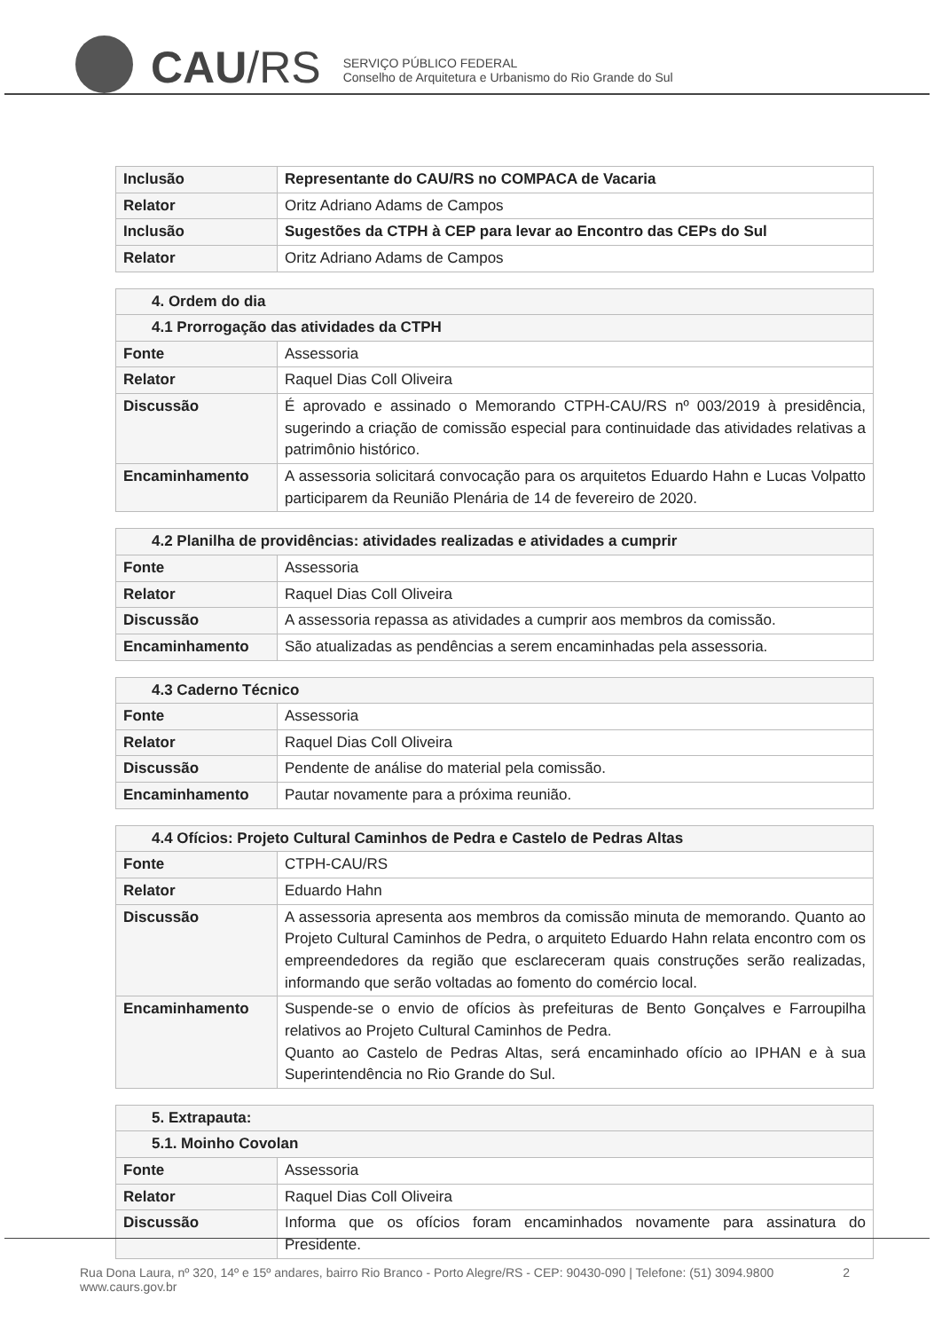CAU/RS
SERVIÇO PÚBLICO FEDERAL
Conselho de Arquitetura e Urbanismo do Rio Grande do Sul
| Inclusão | Representante do CAU/RS no COMPACA de Vacaria |
| Relator | Oritz Adriano Adams de Campos |
| Inclusão | Sugestões da CTPH à CEP para levar ao Encontro das CEPs do Sul |
| Relator | Oritz Adriano Adams de Campos |
| 4. Ordem do dia | |
| 4.1 Prorrogação das atividades da CTPH | |
| Fonte | Assessoria |
| Relator | Raquel Dias Coll Oliveira |
| Discussão | É aprovado e assinado o Memorando CTPH-CAU/RS nº 003/2019 à presidência, sugerindo a criação de comissão especial para continuidade das atividades relativas a patrimônio histórico. |
| Encaminhamento | A assessoria solicitará convocação para os arquitetos Eduardo Hahn e Lucas Volpatto participarem da Reunião Plenária de 14 de fevereiro de 2020. |
| 4.2 Planilha de providências: atividades realizadas e atividades a cumprir | |
| Fonte | Assessoria |
| Relator | Raquel Dias Coll Oliveira |
| Discussão | A assessoria repassa as atividades a cumprir aos membros da comissão. |
| Encaminhamento | São atualizadas as pendências a serem encaminhadas pela assessoria. |
| 4.3 Caderno Técnico | |
| Fonte | Assessoria |
| Relator | Raquel Dias Coll Oliveira |
| Discussão | Pendente de análise do material pela comissão. |
| Encaminhamento | Pautar novamente para a próxima reunião. |
| 4.4 Ofícios: Projeto Cultural Caminhos de Pedra e Castelo de Pedras Altas | |
| Fonte | CTPH-CAU/RS |
| Relator | Eduardo Hahn |
| Discussão | A assessoria apresenta aos membros da comissão minuta de memorando. Quanto ao Projeto Cultural Caminhos de Pedra, o arquiteto Eduardo Hahn relata encontro com os empreendedores da região que esclareceram quais construções serão realizadas, informando que serão voltadas ao fomento do comércio local. |
| Encaminhamento | Suspende-se o envio de ofícios às prefeituras de Bento Gonçalves e Farroupilha relativos ao Projeto Cultural Caminhos de Pedra. Quanto ao Castelo de Pedras Altas, será encaminhado ofício ao IPHAN e à sua Superintendência no Rio Grande do Sul. |
| 5. Extrapauta: | |
| 5.1. Moinho Covolan | |
| Fonte | Assessoria |
| Relator | Raquel Dias Coll Oliveira |
| Discussão | Informa que os ofícios foram encaminhados novamente para assinatura do Presidente. |
Rua Dona Laura, nº 320, 14º e 15º andares, bairro Rio Branco - Porto Alegre/RS - CEP: 90430-090 | Telefone: (51) 3094.9800
www.caurs.gov.br
2